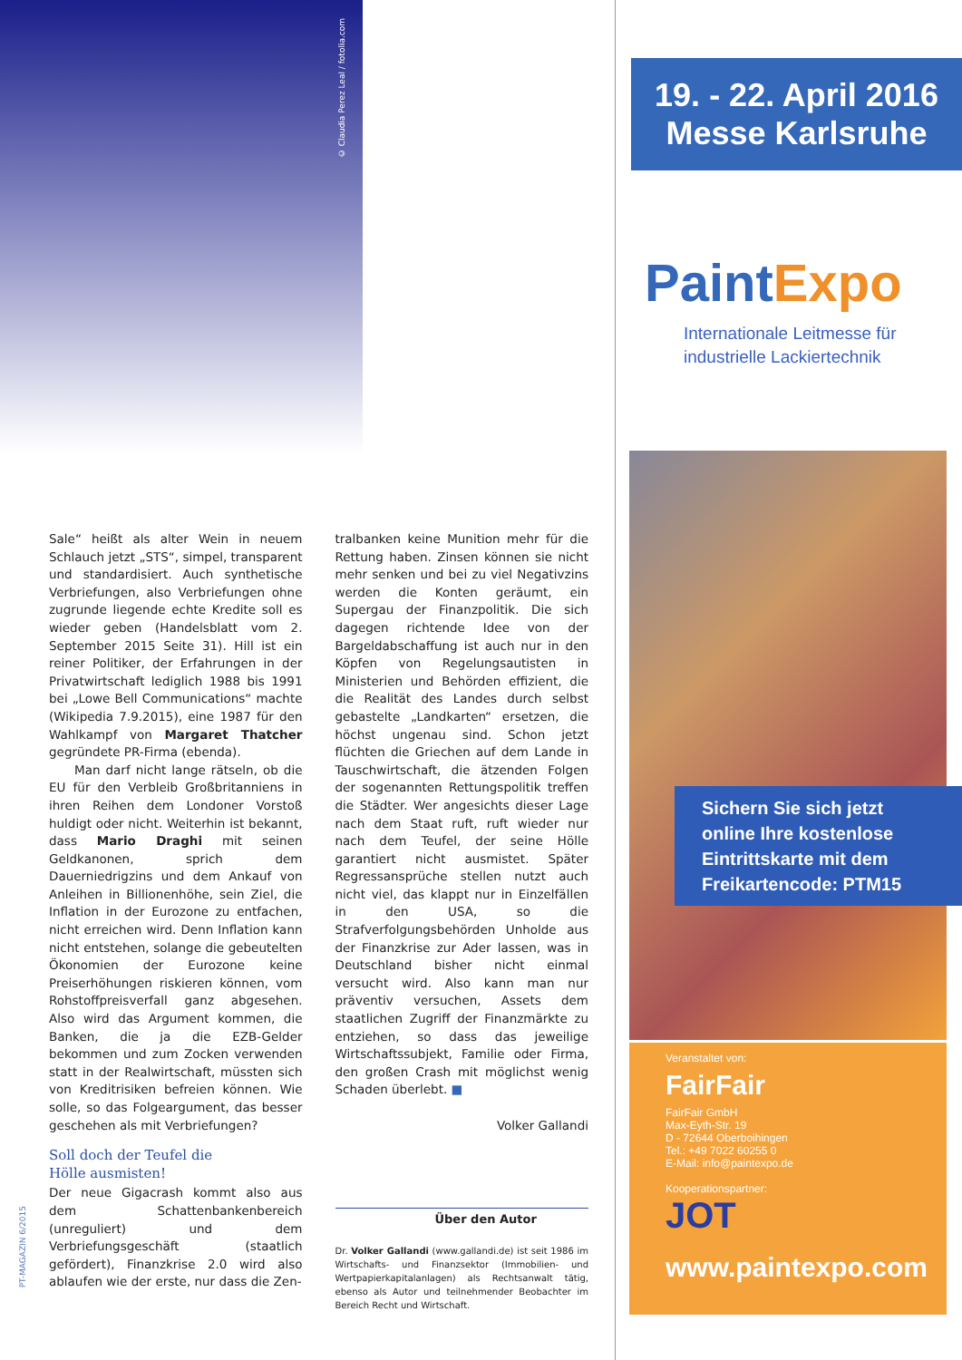© Claudia Perez Leal / fotolia.com
Sale“ heißt als alter Wein in neuem Schlauch jetzt „STS“, simpel, transparent und standardisiert. Auch synthetische Verbriefungen, also Verbriefungen ohne zugrunde liegende echte Kredite soll es wieder geben (Handelsblatt vom 2. September 2015 Seite 31). Hill ist ein reiner Politiker, der Erfahrungen in der Privatwirtschaft lediglich 1988 bis 1991 bei „Lowe Bell Communications“ machte (Wikipedia 7.9.2015), eine 1987 für den Wahlkampf von Margaret Thatcher gegründete PR-Firma (ebenda).
Man darf nicht lange rätseln, ob die EU für den Verbleib Großbritanniens in ihren Reihen dem Londoner Vorstoß huldigt oder nicht. Weiterhin ist bekannt, dass Mario Draghi mit seinen Geldkanonen, sprich dem Dauerniedrigzins und dem Ankauf von Anleihen in Billionenhöhe, sein Ziel, die Inflation in der Eurozone zu entfachen, nicht erreichen wird. Denn Inflation kann nicht entstehen, solange die gebeutelten Ökonomien der Eurozone keine Preiserhöhungen riskieren können, vom Rohstoffpreisverfall ganz abgesehen. Also wird das Argument kommen, die Banken, die ja die EZB-Gelder bekommen und zum Zocken verwenden statt in der Realwirtschaft, müssten sich von Kreditrisiken befreien können. Wie solle, so das Folgeargument, das besser geschehen als mit Verbriefungen?
Soll doch der Teufel die
Hölle ausmisten!
Der neue Gigacrash kommt also aus dem Schattenbankenbereich (unreguliert) und dem Verbriefungsgeschäft (staatlich gefördert), Finanzkrise 2.0 wird also ablaufen wie der erste, nur dass die Zen-
tralbanken keine Munition mehr für die Rettung haben. Zinsen können sie nicht mehr senken und bei zu viel Negativzins werden die Konten geräumt, ein Supergau der Finanzpolitik. Die sich dagegen richtende Idee von der Bargeldabschaffung ist auch nur in den Köpfen von Regelungsautisten in Ministerien und Behörden effizient, die die Realität des Landes durch selbst gebastelte „Landkarten“ ersetzen, die höchst ungenau sind. Schon jetzt flüchten die Griechen auf dem Lande in Tauschwirtschaft, die ätzenden Folgen der sogenannten Rettungspolitik treffen die Städter. Wer angesichts dieser Lage nach dem Staat ruft, ruft wieder nur nach dem Teufel, der seine Hölle garantiert nicht ausmistet. Später Regressansprüche stellen nutzt auch nicht viel, das klappt nur in Einzelfällen in den USA, so die Strafverfolgungsbehörden Unholde aus der Finanzkrise zur Ader lassen, was in Deutschland bisher nicht einmal versucht wird. Also kann man nur präventiv versuchen, Assets dem staatlichen Zugriff der Finanzmärkte zu entziehen, so dass das jeweilige Wirtschaftssubjekt, Familie oder Firma, den großen Crash mit möglichst wenig Schaden überlebt. ■
Volker Gallandi
Über den Autor
Dr. Volker Gallandi (www.gallandi.de) ist seit 1986 im Wirtschafts- und Finanzsektor (Immobilien- und Wertpapierkapitalanlagen) als Rechtsanwalt tätig, ebenso als Autor und teilnehmender Beobachter im Bereich Recht und Wirtschaft.
PT-MAGAZIN 6/2015
19. - 22. April 2016
Messe Karlsruhe
PaintExpo
Internationale Leitmesse für
industrielle Lackiertechnik
Sichern Sie sich jetzt online Ihre kostenlose Eintrittskarte mit dem Freikartencode: PTM15
Veranstaltet von:
FairFair
FairFair GmbH
Max-Eyth-Str. 19
D - 72644 Oberboihingen
Tel.: +49 7022 60255 0
E-Mail: info@paintexpo.de
Kooperationspartner:
JOT
www.paintexpo.com